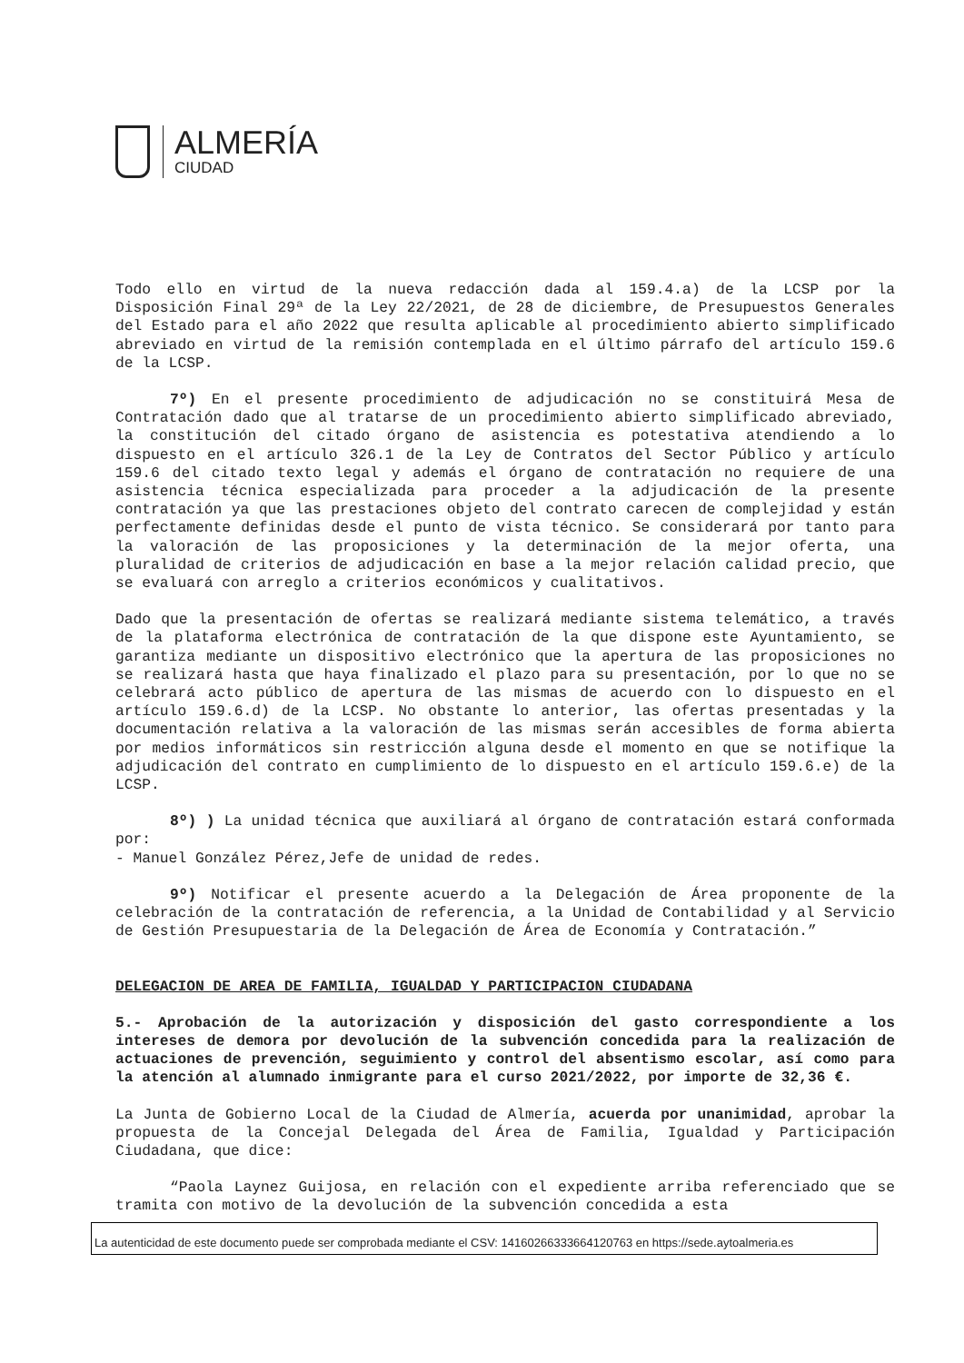ALMERÍA
CIUDAD
Todo ello en virtud de la nueva redacción dada al 159.4.a) de la LCSP por la Disposición Final 29ª de la Ley 22/2021, de 28 de diciembre, de Presupuestos Generales del Estado para el año 2022 que resulta aplicable al procedimiento abierto simplificado abreviado en virtud de la remisión contemplada en el último párrafo del artículo 159.6 de la LCSP.
7º) En el presente procedimiento de adjudicación no se constituirá Mesa de Contratación dado que al tratarse de un procedimiento abierto simplificado abreviado, la constitución del citado órgano de asistencia es potestativa atendiendo a lo dispuesto en el artículo 326.1 de la Ley de Contratos del Sector Público y artículo 159.6 del citado texto legal y además el órgano de contratación no requiere de una asistencia técnica especializada para proceder a la adjudicación de la presente contratación ya que las prestaciones objeto del contrato carecen de complejidad y están perfectamente definidas desde el punto de vista técnico. Se considerará por tanto para la valoración de las proposiciones y la determinación de la mejor oferta, una pluralidad de criterios de adjudicación en base a la mejor relación calidad precio, que se evaluará con arreglo a criterios económicos y cualitativos.
Dado que la presentación de ofertas se realizará mediante sistema telemático, a través de la plataforma electrónica de contratación de la que dispone este Ayuntamiento, se garantiza mediante un dispositivo electrónico que la apertura de las proposiciones no se realizará hasta que haya finalizado el plazo para su presentación, por lo que no se celebrará acto público de apertura de las mismas de acuerdo con lo dispuesto en el artículo 159.6.d) de la LCSP. No obstante lo anterior, las ofertas presentadas y la documentación relativa a la valoración de las mismas serán accesibles de forma abierta por medios informáticos sin restricción alguna desde el momento en que se notifique la adjudicación del contrato en cumplimiento de lo dispuesto en el artículo 159.6.e) de la LCSP.
8º) ) La unidad técnica que auxiliará al órgano de contratación estará conformada por:
- Manuel González Pérez,Jefe de unidad de redes.
9º) Notificar el presente acuerdo a la Delegación de Área proponente de la celebración de la contratación de referencia, a la Unidad de Contabilidad y al Servicio de Gestión Presupuestaria de la Delegación de Área de Economía y Contratación.”
DELEGACION DE AREA DE FAMILIA, IGUALDAD Y PARTICIPACION CIUDADANA
5.- Aprobación de la autorización y disposición del gasto correspondiente a los intereses de demora por devolución de la subvención concedida para la realización de actuaciones de prevención, seguimiento y control del absentismo escolar, así como para la atención al alumnado inmigrante para el curso 2021/2022, por importe de 32,36 €.
La Junta de Gobierno Local de la Ciudad de Almería, acuerda por unanimidad, aprobar la propuesta de la Concejal Delegada del Área de Familia, Igualdad y Participación Ciudadana, que dice:
“Paola Laynez Guijosa, en relación con el expediente arriba referenciado que se tramita con motivo de la devolución de la subvención concedida a esta
La autenticidad de este documento puede ser comprobada mediante el CSV: 14160266333664120763 en https://sede.aytoalmeria.es